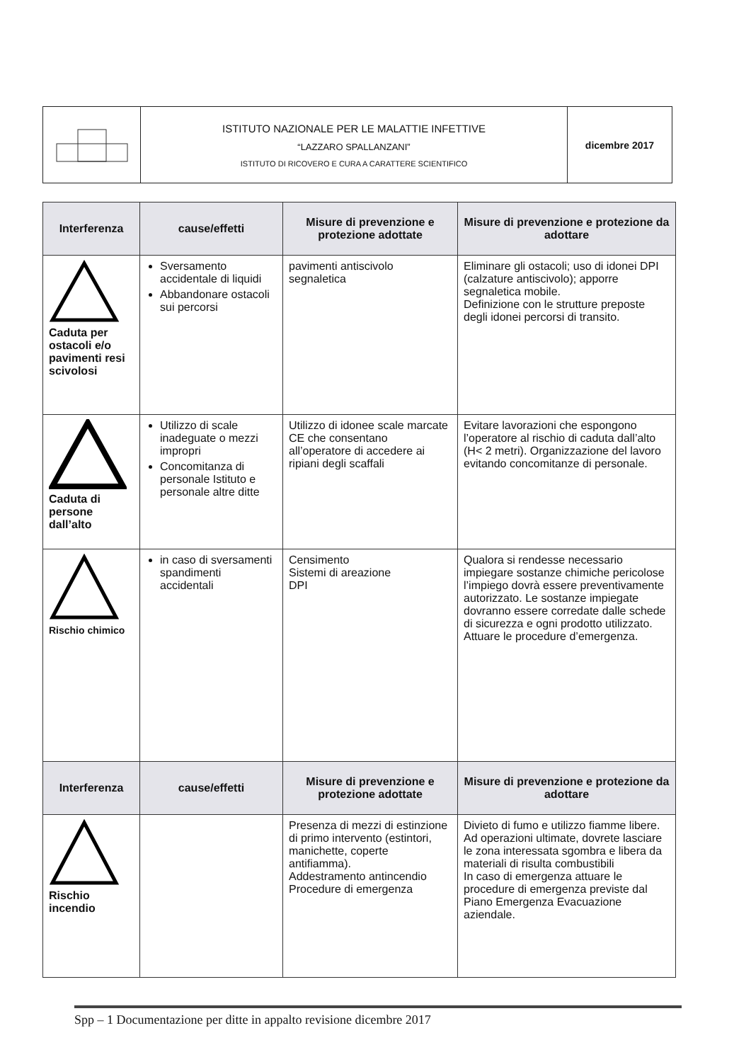| | ISTITUTO NAZIONALE PER LE MALATTIE INFETTIVE “LAZZARO SPALLANZANI” ISTITUTO DI RICOVERO E CURA A CARATTERE SCIENTIFICO | dicembre 2017 |
| Interferenza | cause/effetti | Misure di prevenzione e protezione adottate | Misure di prevenzione e protezione da adottare |
| --- | --- | --- | --- |
| Caduta per ostacoli e/o pavimenti resi scivolosi | Sversamento accidentale di liquidi Abbandonare ostacoli sui percorsi | pavimenti antiscivolo segnaletica | Eliminare gli ostacoli; uso di idonei DPI (calzature antiscivolo); apporre segnaletica mobile. Definizione con le strutture preposte degli idonei percorsi di transito. |
| Caduta di persone dall’alto | Utilizzo di scale inadeguate o mezzi impropri Concomitanza di personale Istituto e personale altre ditte | Utilizzo di idonee scale marcate CE che consentano all’operatore di accedere ai ripiani degli scaffali | Evitare lavorazioni che espongono l’operatore al rischio di caduta dall’alto (H< 2 metri). Organizzazione del lavoro evitando concomitanze di personale. |
| Rischio chimico | in caso di sversamenti spandimenti accidentali | Censimento Sistemi di areazione DPI | Qualora si rendesse necessario impiegare sostanze chimiche pericolose l’impiego dovrà essere preventivamente autorizzato. Le sostanze impiegate dovranno essere corredate dalle schede di sicurezza e ogni prodotto utilizzato. Attuare le procedure d’emergenza. |
| Interferenza | cause/effetti | Misure di prevenzione e protezione adottate | Misure di prevenzione e protezione da adottare |
| Rischio incendio | | Presenza di mezzi di estinzione di primo intervento (estintori, manichette, coperte antifiamma). Addestramento antincendio Procedure di emergenza | Divieto di fumo e utilizzo fiamme libere. Ad operazioni ultimate, dovrete lasciare le zona interessata sgombra e libera da materiali di risulta combustibili In caso di emergenza attuare le procedure di emergenza previste dal Piano Emergenza Evacuazione aziendale. |
Spp – 1 Documentazione per ditte in appalto revisione dicembre 2017